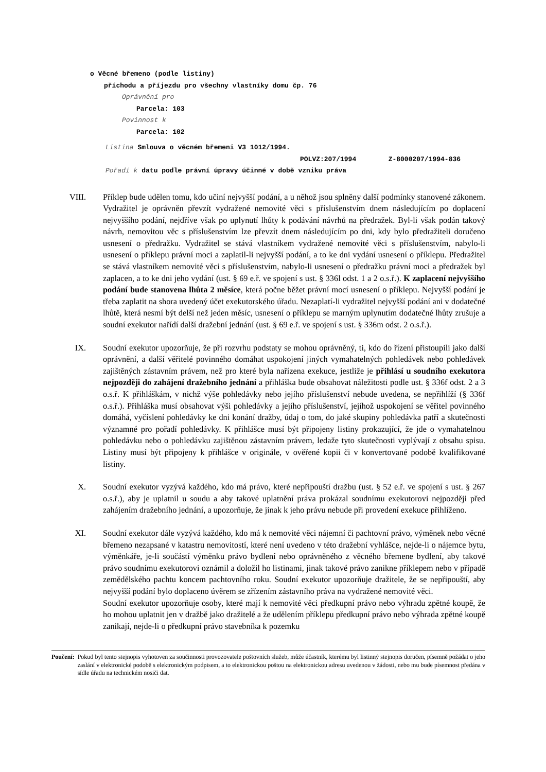o Věcné břemeno (podle listiny)
příchodu a příjezdu pro všechny vlastníky domu čp. 76
Oprávnění pro
Parcela: 103
Povinnost k
Parcela: 102
Listina Smlouva o věcném břemeni V3 1012/1994.
POLVZ:207/1994 Z-8000207/1994-836
Pořadí k datu podle právní úpravy účinné v době vzniku práva
VIII. Příklep bude udělen tomu, kdo učiní nejvyšší podání, a u něhož jsou splněny další podmínky stanovené zákonem. Vydražitel je oprávněn převzít vydražené nemovité věci s příslušenstvím dnem následujícím po doplacení nejvyššího podání, nejdříve však po uplynutí lhůty k podávání návrhů na předražek. Byl-li však podán takový návrh, nemovitou věc s příslušenstvím lze převzít dnem následujícím po dni, kdy bylo předražiteli doručeno usnesení o předražku. Vydražitel se stává vlastníkem vydražené nemovité věci s příslušenstvím, nabylo-li usnesení o příklepu právní moci a zaplatil-li nejvyšší podání, a to ke dni vydání usnesení o příklepu. Předražitel se stává vlastníkem nemovité věci s příslušenstvím, nabylo-li usnesení o předražku právní moci a předražek byl zaplacen, a to ke dni jeho vydání (ust. § 69 e.ř. ve spojení s ust. § 336l odst. 1 a 2 o.s.ř.). K zaplacení nejvyššího podání bude stanovena lhůta 2 měsíce, která počne běžet právní mocí usnesení o příklepu. Nejvyšší podání je třeba zaplatit na shora uvedený účet exekutorského úřadu. Nezaplatí-li vydražitel nejvyšší podání ani v dodatečné lhůtě, která nesmí být delší než jeden měsíc, usnesení o příklepu se marným uplynutím dodatečné lhůty zrušuje a soudní exekutor nařídí další dražební jednání (ust. § 69 e.ř. ve spojení s ust. § 336m odst. 2 o.s.ř.).
IX. Soudní exekutor upozorňuje, že při rozvrhu podstaty se mohou oprávněný, ti, kdo do řízení přistoupili jako další oprávnění, a další věřitelé povinného domáhat uspokojení jiných vymahatelných pohledávek nebo pohledávek zajištěných zástavním právem, než pro které byla nařízena exekuce, jestliže je přihlásí u soudního exekutora nejpozději do zahájení dražebního jednání a přihláška bude obsahovat náležitosti podle ust. § 336f odst. 2 a 3 o.s.ř. K přihláškám, v nichž výše pohledávky nebo jejího příslušenství nebude uvedena, se nepřihlíží (§ 336f o.s.ř.). Přihláška musí obsahovat výši pohledávky a jejího příslušenství, jejíhož uspokojení se věřitel povinného domáhá, vyčíslení pohledávky ke dni konání dražby, údaj o tom, do jaké skupiny pohledávka patří a skutečnosti významné pro pořadí pohledávky. K přihlášce musí být připojeny listiny prokazující, že jde o vymahatelnou pohledávku nebo o pohledávku zajištěnou zástavním právem, ledaže tyto skutečnosti vyplývají z obsahu spisu. Listiny musí být připojeny k přihlášce v originále, v ověřené kopii či v konvertované podobě kvalifikované listiny.
X. Soudní exekutor vyzývá každého, kdo má právo, které nepřipouští dražbu (ust. § 52 e.ř. ve spojení s ust. § 267 o.s.ř.), aby je uplatnil u soudu a aby takové uplatnění práva prokázal soudnímu exekutorovi nejpozději před zahájením dražebního jednání, a upozorňuje, že jinak k jeho právu nebude při provedení exekuce přihlíženo.
XI. Soudní exekutor dále vyzývá každého, kdo má k nemovité věci nájemní či pachtovní právo, výměnek nebo věcné břemeno nezapsané v katastru nemovitostí, které není uvedeno v této dražební vyhlášce, nejde-li o nájemce bytu, výměnkáře, je-li součástí výměnku právo bydlení nebo oprávněného z věcného břemene bydlení, aby takové právo soudnímu exekutorovi oznámil a doložil ho listinami, jinak takové právo zanikne příklepem nebo v případě zemědělského pachtu koncem pachtovního roku. Soudní exekutor upozorňuje dražitele, že se nepřipouští, aby nejvyšší podání bylo doplaceno úvěrem se zřízením zástavního práva na vydražené nemovité věci.
Soudní exekutor upozorňuje osoby, které mají k nemovité věci předkupní právo nebo výhradu zpětné koupě, že ho mohou uplatnit jen v dražbě jako dražitelé a že udělením příklepu předkupní právo nebo výhrada zpětné koupě zanikají, nejde-li o předkupní právo stavebníka k pozemku
Poučení: Pokud byl tento stejnopis vyhotoven za součinnosti provozovatele poštovních služeb, může účastník, kterému byl listinný stejnopis doručen, písemně požádat o jeho zaslání v elektronické podobě s elektronickým podpisem, a to elektronickou poštou na elektronickou adresu uvedenou v žádosti, nebo mu bude písemnost předána v sídle úřadu na technickém nosiči dat.